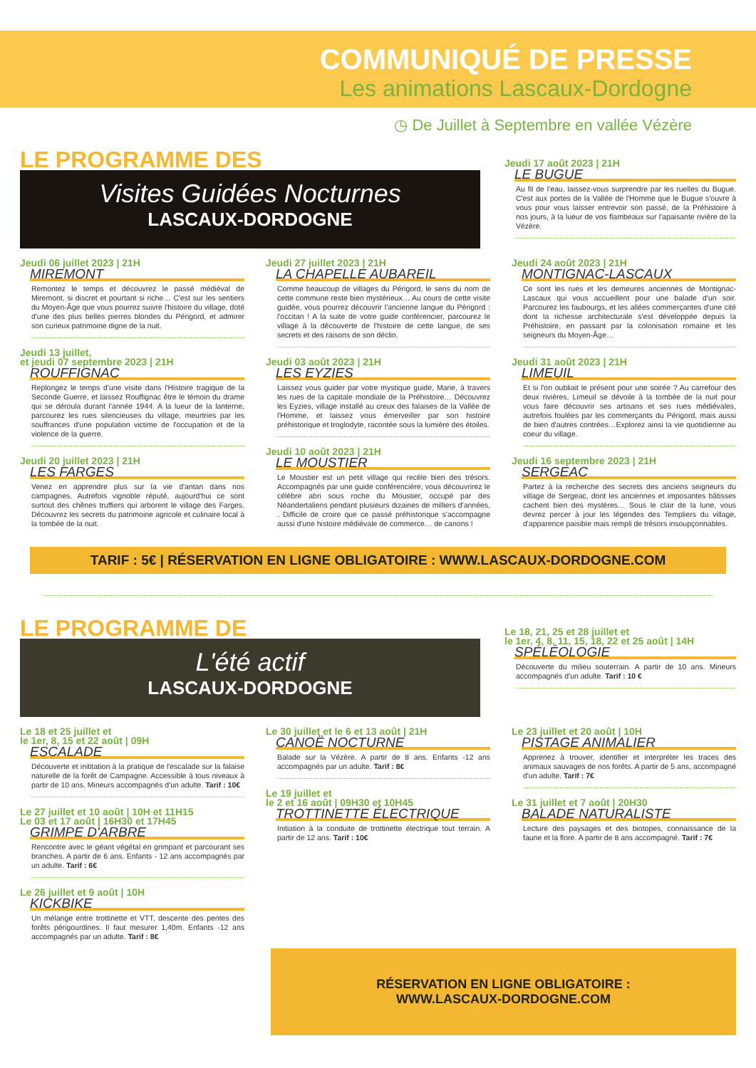COMMUNIQUÉ DE PRESSE
Les animations Lascaux-Dordogne
◷ De Juillet à Septembre en vallée Vézère
LE PROGRAMME DES
Visites Guidées Nocturnes
LASCAUX-DORDOGNE
Jeudi 17 août 2023 | 21H
LE BUGUE
Au fil de l'eau, laissez-vous surprendre par les ruelles du Bugue. C'est aux portes de la Vallée de l'Homme que le Bugue s'ouvre à vous pour vous laisser entrevoir son passé, de la Préhistoire à nos jours, à la lueur de vos flambeaux sur l'apaisante rivière de la Vézère.
Jeudi 06 juillet 2023 | 21H
MIREMONT
Remontez le temps et découvrez le passé médiéval de Miremont, si discret et pourtant si riche… C'est sur les sentiers du Moyen-Âge que vous pourrez suivre l'histoire du village, doté d'une des plus belles pierres blondes du Périgord, et admirer son curieux patrimoine digne de la nuit.
Jeudi 13 juillet,
et jeudi 07 septembre 2023 | 21H
ROUFFIGNAC
Replongez le temps d'une visite dans l'Histoire tragique de la Seconde Guerre, et laissez Rouffignac être le témoin du drame qui se déroula durant l'année 1944. A la lueur de la lanterne, parcourez les rues silencieuses du village, meurtries par les souffrances d'une population victime de l'occupation et de la violence de la guerre.
Jeudi 20 juillet 2023 | 21H
LES FARGES
Venez en apprendre plus sur la vie d'antan dans nos campagnes. Autrefois vignoble réputé, aujourd'hui ce sont surtout des chênes truffiers qui arborent le village des Farges. Découvrez les secrets du patrimoine agricole et culinaire local à la tombée de la nuit.
Jeudi 27 juillet 2023 | 21H
LA CHAPELLE AUBAREIL
Comme beaucoup de villages du Périgord, le sens du nom de cette commune reste bien mystérieux… Au cours de cette visite guidée, vous pourrez découvrir l'ancienne langue du Périgord : l'occitan ! A la suite de votre guide conférencier, parcourez le village à la découverte de l'histoire de cette langue, de ses secrets et des raisons de son déclin.
Jeudi 03 août 2023 | 21H
LES EYZIES
Laissez vous guider par votre mystique guide, Marie, à travers les rues de la capitale mondiale de la Préhistoire… Découvrez les Eyzies, village installé au creux des falaises de la Vallée de l'Homme, et laissez vous émerveiller par son histoire préhistorique et troglodyte, racontée sous la lumière des étoiles.
Jeudi 10 août 2023 | 21H
LE MOUSTIER
Le Moustier est un petit village qui recèle bien des trésors. Accompagnés par une guide conférencière, vous découvrirez le célèbre abri sous roche du Moustier, occupé par des Néandertaliens pendant plusieurs dizaines de milliers d'années, . Difficile de croire que ce passé préhistorique s'accompagne aussi d'une histoire médiévale de commerce… de canons !
Jeudi 24 août 2023 | 21H
MONTIGNAC-LASCAUX
Ce sont les rues et les demeures anciennes de Montignac-Lascaux qui vous accueillent pour une balade d'un soir. Parcourez les faubourgs, et les allées commerçantes d'une cité dont la richesse architecturale s'est développée depuis la Préhistoire, en passant par la colonisation romaine et les seigneurs du Moyen-Âge…
Jeudi 31 août 2023 | 21H
LIMEUIL
Et si l'on oubliait le présent pour une soirée ? Au carrefour des deux rivières, Limeuil se dévoile à la tombée de la nuit pour vous faire découvrir ses artisans et ses rues médiévales, autrefois foulées par les commerçants du Périgord, mais aussi de bien d'autres contrées…Explorez ainsi la vie quotidienne au coeur du village.
Jeudi 16 septembre 2023 | 21H
SERGEAC
Partez à la recherche des secrets des anciens seigneurs du village de Sergeac, dont les anciennes et imposantes bâtisses cachent bien des mystères… Sous le clair de la lune, vous devrez percer à jour les légendes des Templiers du village, d'apparence paisible mais rempli de trésors insoupçonnables.
TARIF : 5€ | RÉSERVATION EN LIGNE OBLIGATOIRE : WWW.LASCAUX-DORDOGNE.COM
LE PROGRAMME DE
L'été actif
LASCAUX-DORDOGNE
Le 18, 21, 25 et 28 juillet et
le 1er, 4, 8, 11, 15, 18, 22 et 25 août | 14H
SPÉLÉOLOGIE
Découverte du milieu souterrain. A partir de 10 ans. Mineurs accompagnés d'un adulte. Tarif : 10 €
Le 18 et 25 juillet et
le 1er, 8, 15 et 22 août | 09H
ESCALADE
Découverte et inititation à la pratique de l'escalade sur la falaise naturelle de la forêt de Campagne. Accessible à tous niveaux à partir de 10 ans. Mineurs accompagnés d'un adulte. Tarif : 10€
Le 27 juillet et 10 août | 10H et 11H15
Le 03 et 17 août | 16H30 et 17H45
GRIMPE D'ARBRE
Rencontre avec le géant végétal en grimpant et parcourant ses branches. A partir de 6 ans. Enfants - 12 ans accompagnés par un adulte. Tarif : 6€
Le 26 juillet et 9 août | 10H
KICKBIKE
Un mélange entre trottinette et VTT, descente des pentes des forêts périgourdines. Il faut mesurer 1,40m. Enfants -12 ans accompagnés par un adulte. Tarif : 8€
Le 30 juillet et le 6 et 13 août | 21H
CANOË NOCTURNE
Balade sur la Vézère. A partir de 8 ans. Enfants -12 ans accompagnés par un adulte. Tarif : 8€
Le 19 juillet et
le 2 et 16 août | 09H30 et 10H45
TROTTINETTE ÉLECTRIQUE
Initiation à la conduite de trottinette électrique tout terrain. A partir de 12 ans. Tarif : 10€
Le 23 juillet et 20 août | 10H
PISTAGE ANIMALIER
Apprenez à trouver, identifier et interpréter les traces des animaux sauvages de nos forêts. A partir de 5 ans, accompagné d'un adulte. Tarif : 7€
Le 31 juillet et 7 août | 20H30
BALADE NATURALISTE
Lecture des paysages et des biotopes, connaissance de la faune et la flore. A partir de 8 ans accompagné. Tarif : 7€
RÉSERVATION EN LIGNE OBLIGATOIRE :
WWW.LASCAUX-DORDOGNE.COM